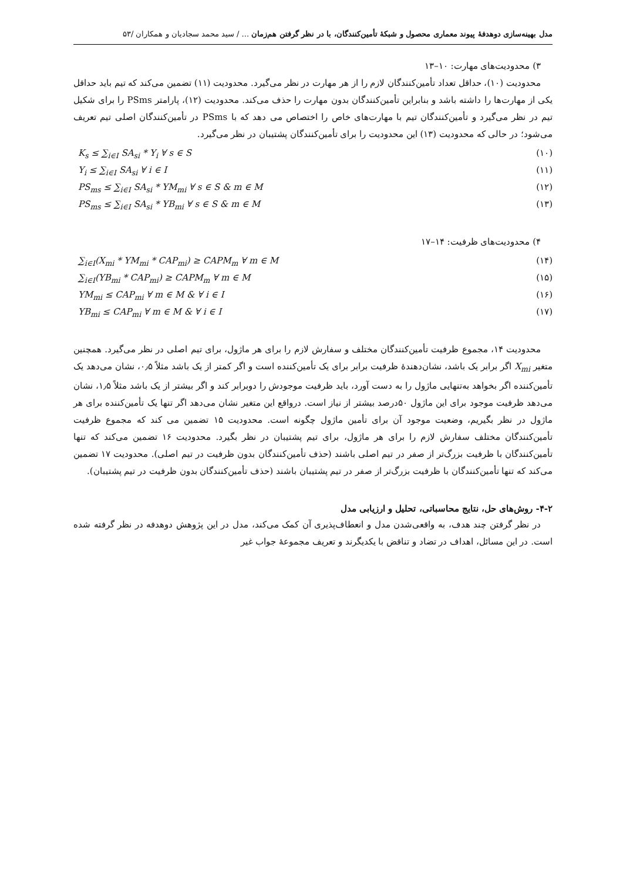مدل بهینه‌سازی دوهدفۀ پیوند معماری محصول و شبکۀ تأمین‌کنندگان، با در نظر گرفتن هم‌زمان ... / سید محمد سجادیان و همکاران /۵۳
۳) محدودیت‌های مهارت: ۱۰–۱۳
محدودیت (۱۰)، حداقل تعداد تأمین‌کنندگان لازم را از هر مهارت در نظر می‌گیرد. محدودیت (۱۱) تضمین می‌کند که تیم باید حداقل یکی از مهارت‌ها را داشته باشد و بنابراین تأمین‌کنندگان بدون مهارت را حذف می‌کند. محدودیت (۱۲)، پارامتر PSms را برای شکیل تیم در نظر می‌گیرد و تأمین‌کنندگان تیم با مهارت‌های خاص را اختصاص می دهد که با PSms در تأمین‌کنندگان اصلی تیم تعریف می‌شود؛ در حالی که محدودیت (۱۳) این محدودیت را برای تأمین‌کنندگان پشتیبان در نظر می‌گیرد.
K<sub>s</sub> ≤ ∑<sub>i∈I</sub> SA<sub>si</sub> * Y<sub>i</sub> ∀ s ∈ S (۱۰)
Y<sub>i</sub> ≤ ∑<sub>i∈I</sub> SA<sub>si</sub> ∀ i ∈ I (۱۱)
PS<sub>ms</sub> ≤ ∑<sub>i∈I</sub> SA<sub>si</sub> * YM<sub>mi</sub> ∀ s ∈ S & m ∈ M (۱۲)
PS<sub>ms</sub> ≤ ∑<sub>i∈I</sub> SA<sub>si</sub> * YB<sub>mi</sub> ∀ s ∈ S & m ∈ M (۱۳)
۴) محدودیت‌های ظرفیت: ۱۴–۱۷
∑<sub>i∈I</sub>(X<sub>mi</sub> * YM<sub>mi</sub> * CAP<sub>mi</sub>) ≥ CAPM<sub>m</sub> ∀ m ∈ M (۱۴)
∑<sub>i∈I</sub>(YB<sub>mi</sub> * CAP<sub>mi</sub>) ≥ CAPM<sub>m</sub> ∀ m ∈ M (۱۵)
YM<sub>mi</sub> ≤ CAP<sub>mi</sub> ∀ m ∈ M & ∀ i ∈ I (۱۶)
YB<sub>mi</sub> ≤ CAP<sub>mi</sub> ∀ m ∈ M & ∀ i ∈ I (۱۷)
محدودیت ۱۴، مجموع ظرفیت تأمین‌کنندگان مختلف و سفارش لازم را برای هر ماژول، برای تیم اصلی در نظر می‌گیرد. همچنین متغیر X<sub>mi</sub> اگر برابر یک باشد، نشان‌دهندۀ ظرفیت برابر برای یک تأمین‌کننده است و اگر کمتر از یک باشد مثلاً ۰٫۵، نشان می‌دهد یک تأمین‌کننده اگر بخواهد به‌تنهایی ماژول را به دست آورد، باید ظرفیت موجودش را دوبرابر کند و اگر بیشتر از یک باشد مثلاً ۱٫۵، نشان می‌دهد ظرفیت موجود برای این ماژول ۵۰درصد بیشتر از نیاز است. درواقع این متغیر نشان می‌دهد اگر تنها یک تأمین‌کننده برای هر ماژول در نظر بگیریم، وضعیت موجود آن برای تأمین ماژول چگونه است. محدودیت ۱۵ تضمین می کند که مجموع ظرفیت تأمین‌کنندگان مختلف سفارش لازم را برای هر ماژول، برای تیم پشتیبان در نظر بگیرد. محدودیت ۱۶ تضمین می‌کند که تنها تأمین‌کنندگان با ظرفیت بزرگ‌تر از صفر در تیم اصلی باشند (حذف تأمین‌کنندگان بدون ظرفیت در تیم اصلی). محدودیت ۱۷ تضمین می‌کند که تنها تأمین‌کنندگان با ظرفیت بزرگ‌تر از صفر در تیم پشتیبان باشند (حذف تأمین‌کنندگان بدون ظرفیت در تیم پشتیبان).
۴-۲- روش‌های حل، نتایج محاسباتی، تحلیل و ارزیابی مدل
در نظر گرفتن چند هدف، به واقعی‌شدن مدل و انعطاف‌پذیری آن کمک می‌کند، مدل در این پژوهش دوهدفه در نظر گرفته شده است. در این مسائل، اهداف در تضاد و تناقض با یکدیگرند و تعریف مجموعۀ جواب غیر